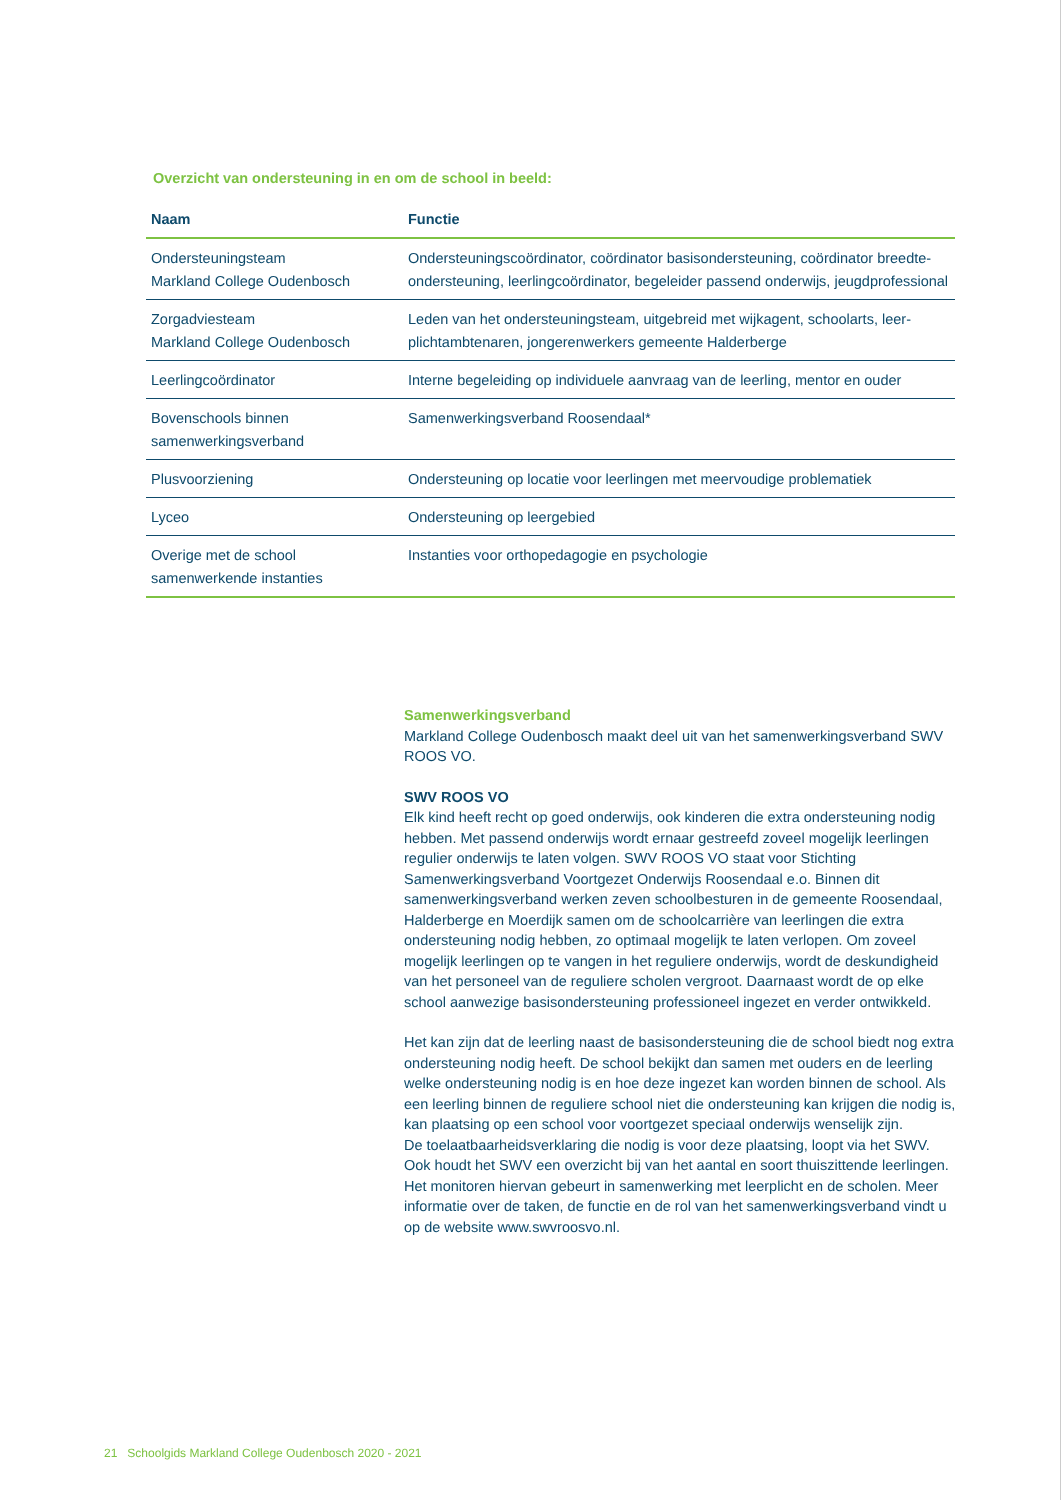Overzicht van ondersteuning in en om de school in beeld:
| Naam | Functie |
| --- | --- |
| Ondersteuningsteam Markland College Oudenbosch | Ondersteuningscoördinator, coördinator basisondersteuning, coördinator breedte-ondersteuning, leerlingcoördinator, begeleider passend onderwijs, jeugdprofessional |
| Zorgadviesteam Markland College Oudenbosch | Leden van het ondersteuningsteam, uitgebreid met wijkagent, schoolarts, leer-plichtambtenaren, jongerenwerkers gemeente Halderberge |
| Leerlingcoördinator | Interne begeleiding op individuele aanvraag van de leerling, mentor en ouder |
| Bovenschools binnen samenwerkingsverband | Samenwerkingsverband Roosendaal* |
| Plusvoorziening | Ondersteuning op locatie voor leerlingen met meervoudige problematiek |
| Lyceo | Ondersteuning op leergebied |
| Overige met de school samenwerkende instanties | Instanties voor orthopedagogie en psychologie |
Samenwerkingsverband
Markland College Oudenbosch maakt deel uit van het samenwerkingsverband SWV ROOS VO.
SWV ROOS VO
Elk kind heeft recht op goed onderwijs, ook kinderen die extra ondersteuning nodig hebben. Met passend onderwijs wordt ernaar gestreefd zoveel mogelijk leerlingen regulier onderwijs te laten volgen. SWV ROOS VO staat voor Stichting Samenwerkingsverband Voortgezet Onderwijs Roosendaal e.o. Binnen dit samenwerkingsverband werken zeven schoolbesturen in de gemeente Roosendaal, Halderberge en Moerdijk samen om de schoolcarrière van leerlingen die extra ondersteuning nodig hebben, zo optimaal mogelijk te laten verlopen. Om zoveel mogelijk leerlingen op te vangen in het reguliere onderwijs, wordt de deskundigheid van het personeel van de reguliere scholen vergroot. Daarnaast wordt de op elke school aanwezige basisondersteuning professioneel ingezet en verder ontwikkeld.
Het kan zijn dat de leerling naast de basisondersteuning die de school biedt nog extra ondersteuning nodig heeft. De school bekijkt dan samen met ouders en de leerling welke ondersteuning nodig is en hoe deze ingezet kan worden binnen de school. Als een leerling binnen de reguliere school niet die ondersteuning kan krijgen die nodig is, kan plaatsing op een school voor voortgezet speciaal onderwijs wenselijk zijn.
De toelaatbaarheidsverklaring die nodig is voor deze plaatsing, loopt via het SWV. Ook houdt het SWV een overzicht bij van het aantal en soort thuiszittende leerlingen. Het monitoren hiervan gebeurt in samenwerking met leerplicht en de scholen. Meer informatie over de taken, de functie en de rol van het samenwerkingsverband vindt u op de website www.swvroosvo.nl.
21 Schoolgids Markland College Oudenbosch 2020 - 2021